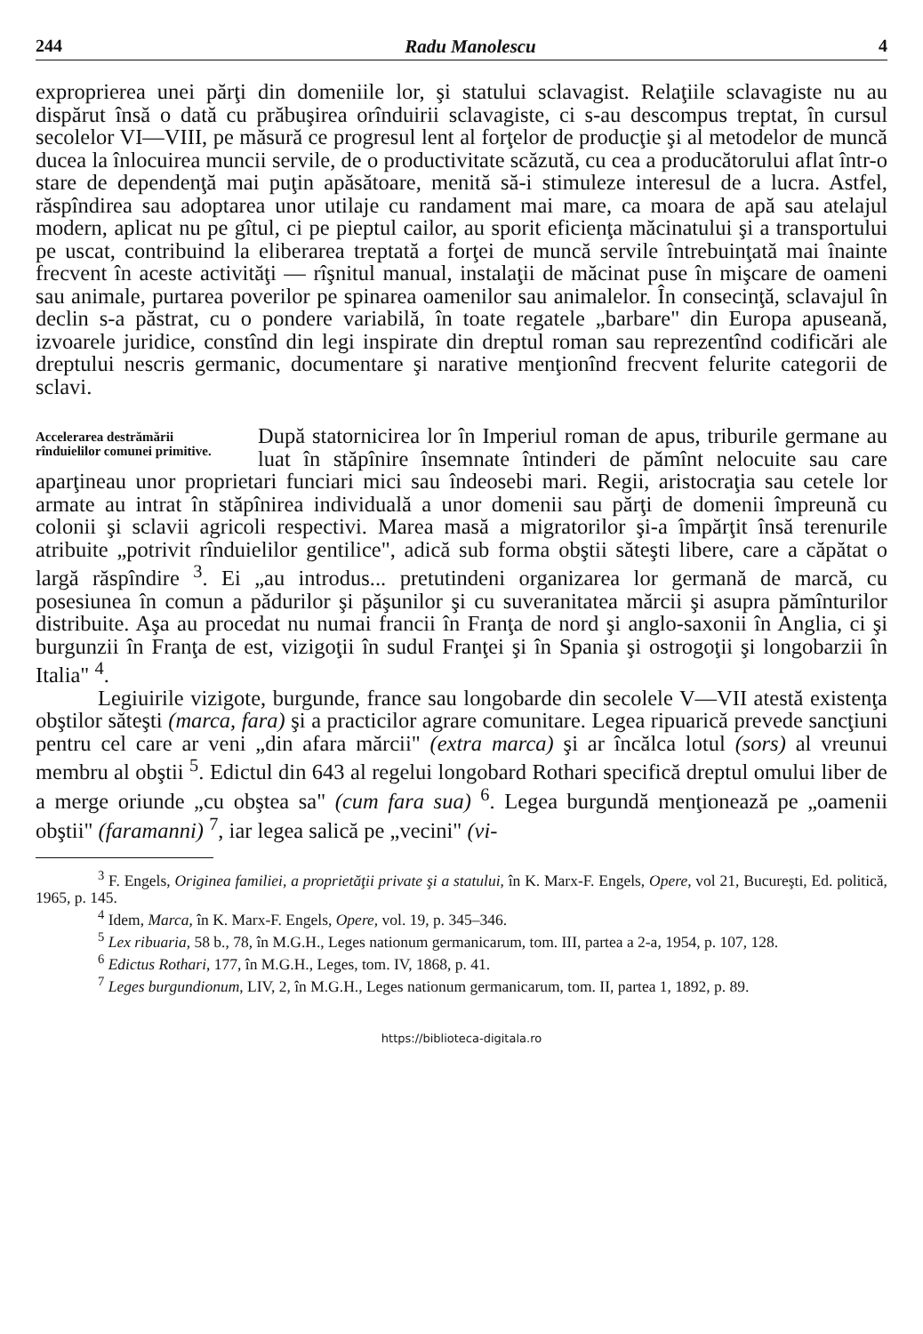244 Radu Manolescu 4
exproprierea unei părţi din domeniile lor, şi statului sclavagist. Relaţiile sclavagiste nu au dispărut însă o dată cu prăbuşirea orînduirii sclavagiste, ci s-au descompus treptat, în cursul secolelor VI—VIII, pe măsură ce progresul lent al forţelor de producţie şi al metodelor de muncă ducea la înlocuirea muncii servile, de o productivitate scăzută, cu cea a producătorului aflat într-o stare de dependenţă mai puţin apăsătoare, menită să-i stimuleze interesul de a lucra. Astfel, răspîndirea sau adoptarea unor utilaje cu randament mai mare, ca moara de apă sau atelajul modern, aplicat nu pe gîtul, ci pe pieptul cailor, au sporit eficienţa măcinatului şi a transportului pe uscat, contribuind la eliberarea treptată a forţei de muncă servile întrebuinţată mai înainte frecvent în aceste activităţi — rîşnitul manual, instalaţii de măcinat puse în mişcare de oameni sau animale, purtarea poverilor pe spinarea oamenilor sau animalelor. În consecinţă, sclavajul în declin s-a păstrat, cu o pondere variabilă, în toate regatele „barbare" din Europa apuseană, izvoarele juridice, constînd din legi inspirate din dreptul roman sau reprezentînd codificări ale dreptului nescris germanic, documentare şi narative menţionînd frecvent felurite categorii de sclavi.
Accelerarea destrămării rînduielilor comunei primitive.
După statornicirea lor în Imperiul roman de apus, triburile germane au luat în stăpînire însemnate întinderi de pămînt nelocuite sau care aparţineau unor proprietari funciari mici sau îndeosebi mari. Regii, aristocraţia sau cetele lor armate au intrat în stăpînirea individuală a unor domenii sau părţi de domenii împreună cu colonii şi sclavii agricoli respectivi. Marea masă a migratorilor şi-a împărţit însă terenurile atribuite „potrivit rînduielilor gentilice", adică sub forma obştii săteşti libere, care a căpătat o largă răspîndire <sup>3</sup>. Ei „au introdus... pretutindeni organizarea lor germană de marcă, cu posesiunea în comun a pădurilor şi păşunilor şi cu suveranitatea mărcii şi asupra pămînturilor distribuite. Aşa au procedat nu numai francii în Franţa de nord şi anglo-saxonii în Anglia, ci şi burgunzii în Franţa de est, vizigoţii în sudul Franţei şi în Spania şi ostrogoţii şi longobarzii în Italia" <sup>4</sup>.
Legiuirile vizigote, burgunde, france sau longobarde din secolele V—VII atestă existenţa obştilor săteşti (marca, fara) şi a practicilor agrare comunitare. Legea ripuarică prevede sancţiuni pentru cel care ar veni „din afara mărcii" (extra marca) şi ar încălca lotul (sors) al vreunui membru al obştii <sup>5</sup>. Edictul din 643 al regelui longobard Rothari specifică dreptul omului liber de a merge oriunde „cu obştea sa" (cum fara sua) <sup>6</sup>. Legea burgundă menţionează pe „oamenii obştii" (faramanni) <sup>7</sup>, iar legea salică pe „vecini" (vi-
<sup>3</sup> F. Engels, Originea familiei, a proprietăţii private şi a statului, în K. Marx-F. Engels, Opere, vol 21, Bucureşti, Ed. politică, 1965, p. 145.
<sup>4</sup> Idem, Marca, în K. Marx-F. Engels, Opere, vol. 19, p. 345–346.
<sup>5</sup> Lex ribuaria, 58 b., 78, în M.G.H., Leges nationum germanicarum, tom. III, partea a 2-a, 1954, p. 107, 128.
<sup>6</sup> Edictus Rothari, 177, în M.G.H., Leges, tom. IV, 1868, p. 41.
<sup>7</sup> Leges burgundionum, LIV, 2, în M.G.H., Leges nationum germanicarum, tom. II, partea 1, 1892, p. 89.
https://biblioteca-digitala.ro